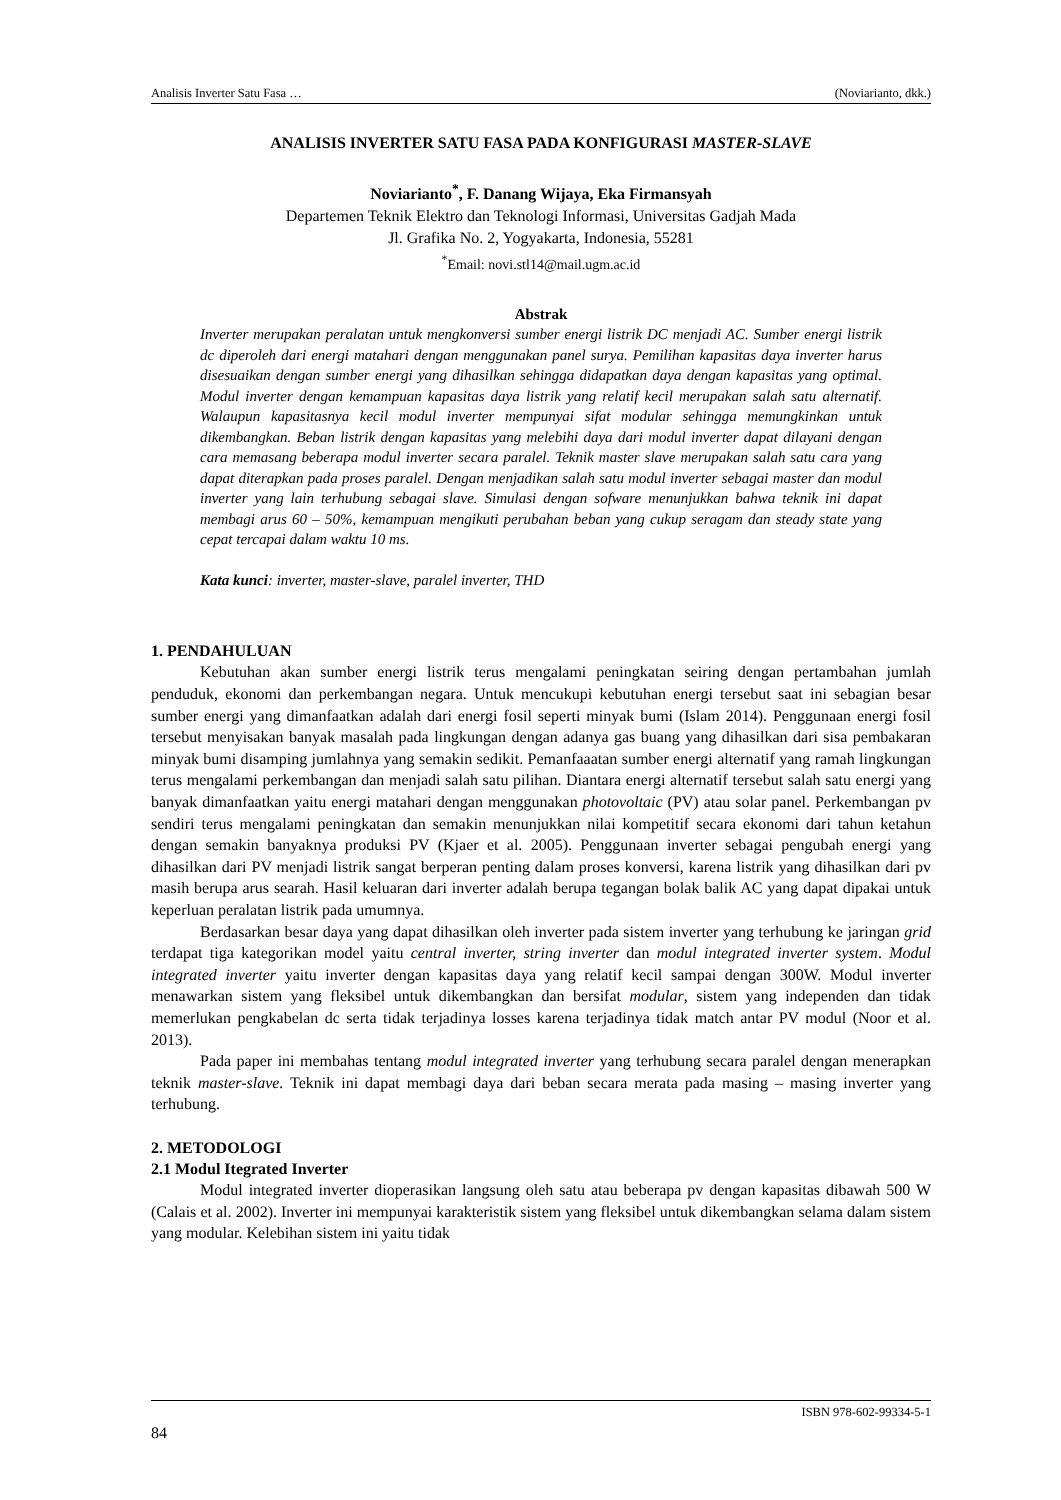Analisis Inverter Satu Fasa … (Noviarianto, dkk.)
ANALISIS INVERTER SATU FASA PADA KONFIGURASI MASTER-SLAVE
Noviarianto<sup>*</sup>, F. Danang Wijaya, Eka Firmansyah
Departemen Teknik Elektro dan Teknologi Informasi, Universitas Gadjah Mada
Jl. Grafika No. 2, Yogyakarta, Indonesia, 55281
<sup>*</sup> Email: novi.stl14@mail.ugm.ac.id
Abstrak
Inverter merupakan peralatan untuk mengkonversi sumber energi listrik DC menjadi AC. Sumber energi listrik dc diperoleh dari energi matahari dengan menggunakan panel surya. Pemilihan kapasitas daya inverter harus disesuaikan dengan sumber energi yang dihasilkan sehingga didapatkan daya dengan kapasitas yang optimal. Modul inverter dengan kemampuan kapasitas daya listrik yang relatif kecil merupakan salah satu alternatif. Walaupun kapasitasnya kecil modul inverter mempunyai sifat modular sehingga memungkinkan untuk dikembangkan. Beban listrik dengan kapasitas yang melebihi daya dari modul inverter dapat dilayani dengan cara memasang beberapa modul inverter secara paralel. Teknik master slave merupakan salah satu cara yang dapat diterapkan pada proses paralel. Dengan menjadikan salah satu modul inverter sebagai master dan modul inverter yang lain terhubung sebagai slave. Simulasi dengan sofware menunjukkan bahwa teknik ini dapat membagi arus 60 – 50%, kemampuan mengikuti perubahan beban yang cukup seragam dan steady state yang cepat tercapai dalam waktu 10 ms.
Kata kunci: inverter, master-slave, paralel inverter, THD
1. PENDAHULUAN
Kebutuhan akan sumber energi listrik terus mengalami peningkatan seiring dengan pertambahan jumlah penduduk, ekonomi dan perkembangan negara. Untuk mencukupi kebutuhan energi tersebut saat ini sebagian besar sumber energi yang dimanfaatkan adalah dari energi fosil seperti minyak bumi (Islam 2014). Penggunaan energi fosil tersebut menyisakan banyak masalah pada lingkungan dengan adanya gas buang yang dihasilkan dari sisa pembakaran minyak bumi disamping jumlahnya yang semakin sedikit. Pemanfaaatan sumber energi alternatif yang ramah lingkungan terus mengalami perkembangan dan menjadi salah satu pilihan. Diantara energi alternatif tersebut salah satu energi yang banyak dimanfaatkan yaitu energi matahari dengan menggunakan photovoltaic (PV) atau solar panel. Perkembangan pv sendiri terus mengalami peningkatan dan semakin menunjukkan nilai kompetitif secara ekonomi dari tahun ketahun dengan semakin banyaknya produksi PV (Kjaer et al. 2005). Penggunaan inverter sebagai pengubah energi yang dihasilkan dari PV menjadi listrik sangat berperan penting dalam proses konversi, karena listrik yang dihasilkan dari pv masih berupa arus searah. Hasil keluaran dari inverter adalah berupa tegangan bolak balik AC yang dapat dipakai untuk keperluan peralatan listrik pada umumnya.
Berdasarkan besar daya yang dapat dihasilkan oleh inverter pada sistem inverter yang terhubung ke jaringan grid terdapat tiga kategorikan model yaitu central inverter, string inverter dan modul integrated inverter system. Modul integrated inverter yaitu inverter dengan kapasitas daya yang relatif kecil sampai dengan 300W. Modul inverter menawarkan sistem yang fleksibel untuk dikembangkan dan bersifat modular, sistem yang independen dan tidak memerlukan pengkabelan dc serta tidak terjadinya losses karena terjadinya tidak match antar PV modul (Noor et al. 2013).
Pada paper ini membahas tentang modul integrated inverter yang terhubung secara paralel dengan menerapkan teknik master-slave. Teknik ini dapat membagi daya dari beban secara merata pada masing – masing inverter yang terhubung.
2. METODOLOGI
2.1 Modul Itegrated Inverter
Modul integrated inverter dioperasikan langsung oleh satu atau beberapa pv dengan kapasitas dibawah 500 W (Calais et al. 2002). Inverter ini mempunyai karakteristik sistem yang fleksibel untuk dikembangkan selama dalam sistem yang modular. Kelebihan sistem ini yaitu tidak
ISBN 978-602-99334-5-1
84